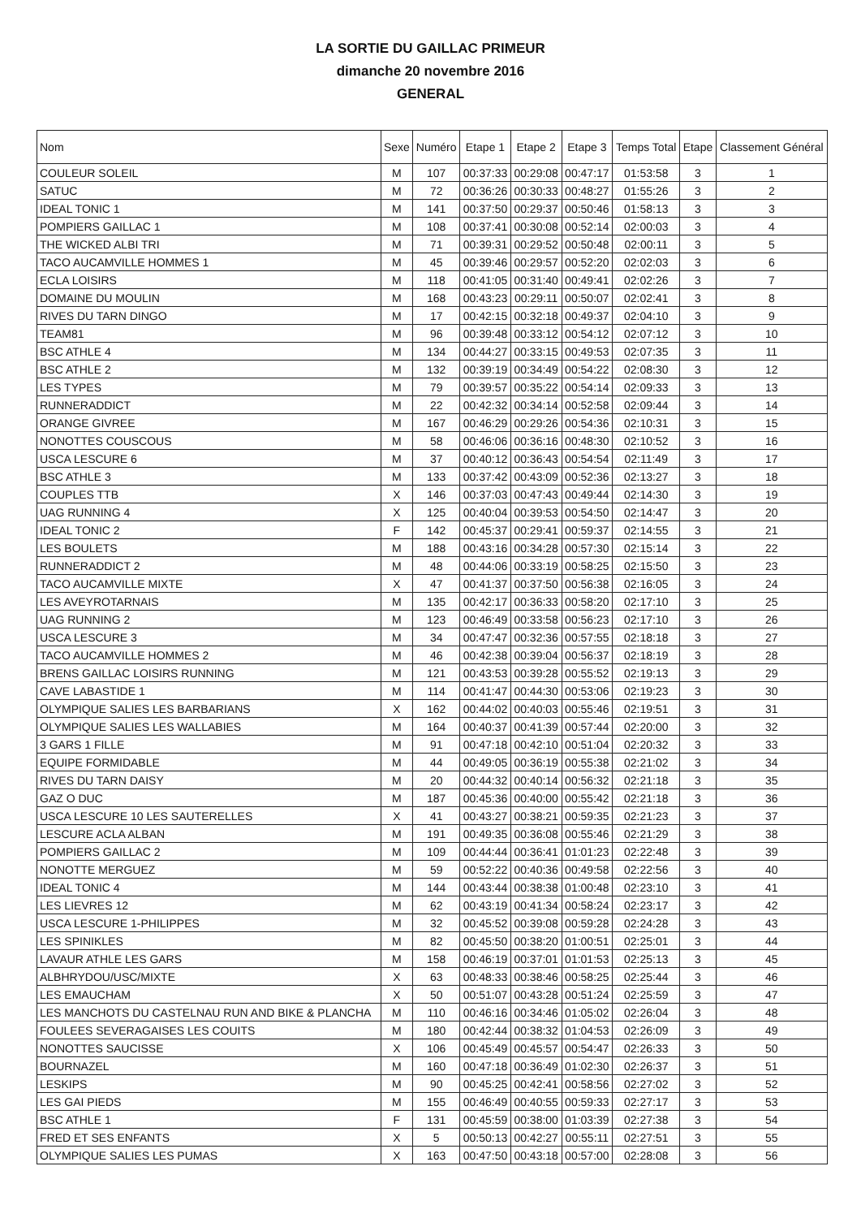LA SORTIE DU GAILLAC PRIMEUR
dimanche 20 novembre 2016
GENERAL
| Nom | Sexe | Numéro | Etape 1 | Etape 2 | Etape 3 | Temps Total | Etape | Classement Général |
| --- | --- | --- | --- | --- | --- | --- | --- | --- |
| COULEUR SOLEIL | M | 107 | 00:37:33 | 00:29:08 | 00:47:17 | 01:53:58 | 3 | 1 |
| SATUC | M | 72 | 00:36:26 | 00:30:33 | 00:48:27 | 01:55:26 | 3 | 2 |
| IDEAL TONIC 1 | M | 141 | 00:37:50 | 00:29:37 | 00:50:46 | 01:58:13 | 3 | 3 |
| POMPIERS GAILLAC 1 | M | 108 | 00:37:41 | 00:30:08 | 00:52:14 | 02:00:03 | 3 | 4 |
| THE WICKED ALBI TRI | M | 71 | 00:39:31 | 00:29:52 | 00:50:48 | 02:00:11 | 3 | 5 |
| TACO AUCAMVILLE HOMMES 1 | M | 45 | 00:39:46 | 00:29:57 | 00:52:20 | 02:02:03 | 3 | 6 |
| ECLA LOISIRS | M | 118 | 00:41:05 | 00:31:40 | 00:49:41 | 02:02:26 | 3 | 7 |
| DOMAINE DU MOULIN | M | 168 | 00:43:23 | 00:29:11 | 00:50:07 | 02:02:41 | 3 | 8 |
| RIVES DU TARN DINGO | M | 17 | 00:42:15 | 00:32:18 | 00:49:37 | 02:04:10 | 3 | 9 |
| TEAM81 | M | 96 | 00:39:48 | 00:33:12 | 00:54:12 | 02:07:12 | 3 | 10 |
| BSC ATHLE 4 | M | 134 | 00:44:27 | 00:33:15 | 00:49:53 | 02:07:35 | 3 | 11 |
| BSC ATHLE 2 | M | 132 | 00:39:19 | 00:34:49 | 00:54:22 | 02:08:30 | 3 | 12 |
| LES TYPES | M | 79 | 00:39:57 | 00:35:22 | 00:54:14 | 02:09:33 | 3 | 13 |
| RUNNERADDICT | M | 22 | 00:42:32 | 00:34:14 | 00:52:58 | 02:09:44 | 3 | 14 |
| ORANGE GIVREE | M | 167 | 00:46:29 | 00:29:26 | 00:54:36 | 02:10:31 | 3 | 15 |
| NONOTTES COUSCOUS | M | 58 | 00:46:06 | 00:36:16 | 00:48:30 | 02:10:52 | 3 | 16 |
| USCA LESCURE 6 | M | 37 | 00:40:12 | 00:36:43 | 00:54:54 | 02:11:49 | 3 | 17 |
| BSC ATHLE 3 | M | 133 | 00:37:42 | 00:43:09 | 00:52:36 | 02:13:27 | 3 | 18 |
| COUPLES TTB | X | 146 | 00:37:03 | 00:47:43 | 00:49:44 | 02:14:30 | 3 | 19 |
| UAG RUNNING 4 | X | 125 | 00:40:04 | 00:39:53 | 00:54:50 | 02:14:47 | 3 | 20 |
| IDEAL TONIC 2 | F | 142 | 00:45:37 | 00:29:41 | 00:59:37 | 02:14:55 | 3 | 21 |
| LES BOULETS | M | 188 | 00:43:16 | 00:34:28 | 00:57:30 | 02:15:14 | 3 | 22 |
| RUNNERADDICT 2 | M | 48 | 00:44:06 | 00:33:19 | 00:58:25 | 02:15:50 | 3 | 23 |
| TACO AUCAMVILLE MIXTE | X | 47 | 00:41:37 | 00:37:50 | 00:56:38 | 02:16:05 | 3 | 24 |
| LES AVEYROTARNAIS | M | 135 | 00:42:17 | 00:36:33 | 00:58:20 | 02:17:10 | 3 | 25 |
| UAG RUNNING 2 | M | 123 | 00:46:49 | 00:33:58 | 00:56:23 | 02:17:10 | 3 | 26 |
| USCA LESCURE 3 | M | 34 | 00:47:47 | 00:32:36 | 00:57:55 | 02:18:18 | 3 | 27 |
| TACO AUCAMVILLE HOMMES 2 | M | 46 | 00:42:38 | 00:39:04 | 00:56:37 | 02:18:19 | 3 | 28 |
| BRENS GAILLAC LOISIRS RUNNING | M | 121 | 00:43:53 | 00:39:28 | 00:55:52 | 02:19:13 | 3 | 29 |
| CAVE LABASTIDE 1 | M | 114 | 00:41:47 | 00:44:30 | 00:53:06 | 02:19:23 | 3 | 30 |
| OLYMPIQUE SALIES LES BARBARIANS | X | 162 | 00:44:02 | 00:40:03 | 00:55:46 | 02:19:51 | 3 | 31 |
| OLYMPIQUE SALIES LES WALLABIES | M | 164 | 00:40:37 | 00:41:39 | 00:57:44 | 02:20:00 | 3 | 32 |
| 3 GARS 1 FILLE | M | 91 | 00:47:18 | 00:42:10 | 00:51:04 | 02:20:32 | 3 | 33 |
| EQUIPE FORMIDABLE | M | 44 | 00:49:05 | 00:36:19 | 00:55:38 | 02:21:02 | 3 | 34 |
| RIVES DU TARN DAISY | M | 20 | 00:44:32 | 00:40:14 | 00:56:32 | 02:21:18 | 3 | 35 |
| GAZ O DUC | M | 187 | 00:45:36 | 00:40:00 | 00:55:42 | 02:21:18 | 3 | 36 |
| USCA LESCURE 10 LES SAUTERELLES | X | 41 | 00:43:27 | 00:38:21 | 00:59:35 | 02:21:23 | 3 | 37 |
| LESCURE ACLA ALBAN | M | 191 | 00:49:35 | 00:36:08 | 00:55:46 | 02:21:29 | 3 | 38 |
| POMPIERS GAILLAC 2 | M | 109 | 00:44:44 | 00:36:41 | 01:01:23 | 02:22:48 | 3 | 39 |
| NONOTTE MERGUEZ | M | 59 | 00:52:22 | 00:40:36 | 00:49:58 | 02:22:56 | 3 | 40 |
| IDEAL TONIC 4 | M | 144 | 00:43:44 | 00:38:38 | 01:00:48 | 02:23:10 | 3 | 41 |
| LES LIEVRES 12 | M | 62 | 00:43:19 | 00:41:34 | 00:58:24 | 02:23:17 | 3 | 42 |
| USCA LESCURE 1-PHILIPPES | M | 32 | 00:45:52 | 00:39:08 | 00:59:28 | 02:24:28 | 3 | 43 |
| LES SPINIKLES | M | 82 | 00:45:50 | 00:38:20 | 01:00:51 | 02:25:01 | 3 | 44 |
| LAVAUR ATHLE LES GARS | M | 158 | 00:46:19 | 00:37:01 | 01:01:53 | 02:25:13 | 3 | 45 |
| ALBHRYDOU/USC/MIXTE | X | 63 | 00:48:33 | 00:38:46 | 00:58:25 | 02:25:44 | 3 | 46 |
| LES EMAUCHAM | X | 50 | 00:51:07 | 00:43:28 | 00:51:24 | 02:25:59 | 3 | 47 |
| LES MANCHOTS DU CASTELNAU RUN AND BIKE & PLANCHA | M | 110 | 00:46:16 | 00:34:46 | 01:05:02 | 02:26:04 | 3 | 48 |
| FOULEES SEVERAGAISES LES COUITS | M | 180 | 00:42:44 | 00:38:32 | 01:04:53 | 02:26:09 | 3 | 49 |
| NONOTTES SAUCISSE | X | 106 | 00:45:49 | 00:45:57 | 00:54:47 | 02:26:33 | 3 | 50 |
| BOURNAZEL | M | 160 | 00:47:18 | 00:36:49 | 01:02:30 | 02:26:37 | 3 | 51 |
| LESKIPS | M | 90 | 00:45:25 | 00:42:41 | 00:58:56 | 02:27:02 | 3 | 52 |
| LES GAI PIEDS | M | 155 | 00:46:49 | 00:40:55 | 00:59:33 | 02:27:17 | 3 | 53 |
| BSC ATHLE 1 | F | 131 | 00:45:59 | 00:38:00 | 01:03:39 | 02:27:38 | 3 | 54 |
| FRED ET SES ENFANTS | X | 5 | 00:50:13 | 00:42:27 | 00:55:11 | 02:27:51 | 3 | 55 |
| OLYMPIQUE SALIES LES PUMAS | X | 163 | 00:47:50 | 00:43:18 | 00:57:00 | 02:28:08 | 3 | 56 |